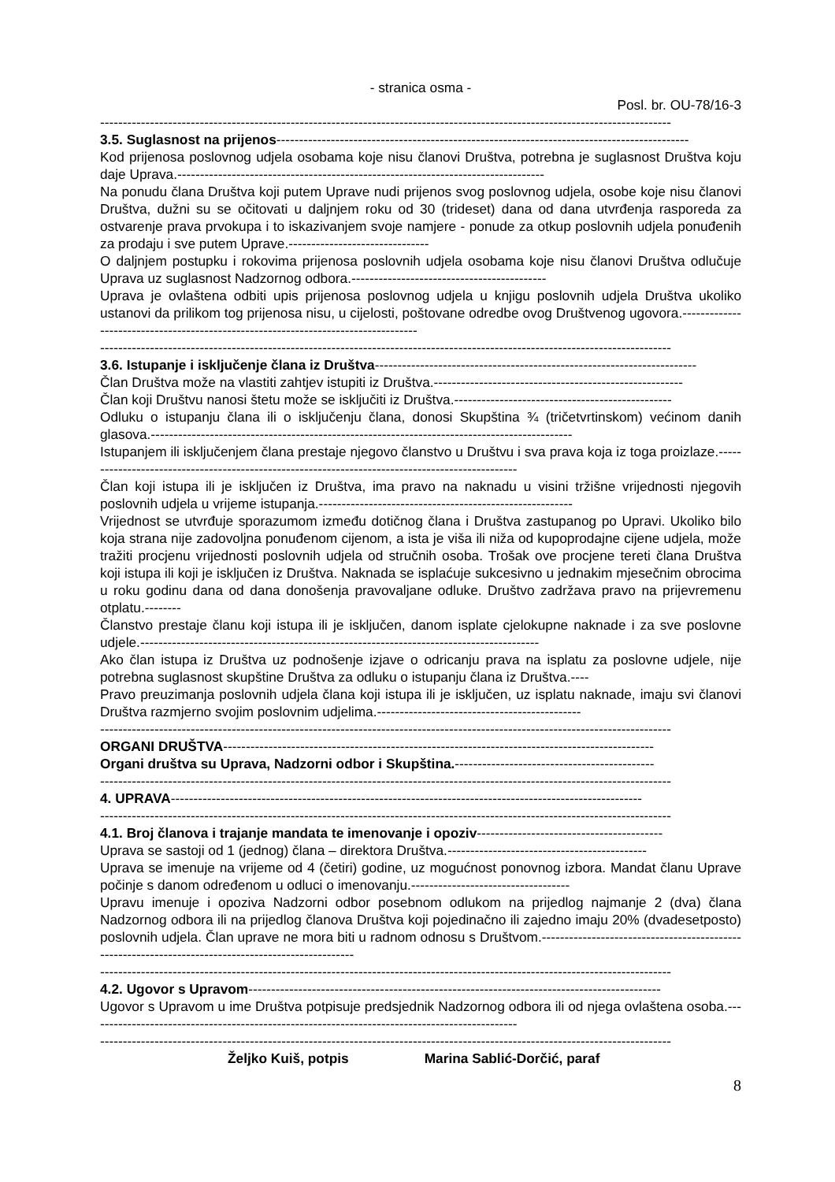- stranica osma -
Posl. br. OU-78/16-3
------------------------------------------------------------------------------------------------------------------------------
3.5. Suglasnost na prijenos-------------------------------------------------------------------------------------------
Kod prijenosa poslovnog udjela osobama koje nisu članovi Društva, potrebna je suglasnost Društva koju daje Uprava.---------------------------------------------------------------------------------
Na ponudu člana Društva koji putem Uprave nudi prijenos svog poslovnog udjela, osobe koje nisu članovi Društva, dužni su se očitovati u daljnjem roku od 30 (trideset) dana od dana utvrđenja rasporeda za ostvarenje prava prvokupa i to iskazivanjem svoje namjere - ponude za otkup poslovnih udjela ponuđenih za prodaju i sve putem Uprave.-------------------------------
O daljnjem postupku i rokovima prijenosa poslovnih udjela osobama koje nisu članovi Društva odlučuje Uprava uz suglasnost Nadzornog odbora.-------------------------------------------
Uprava je ovlaštena odbiti upis prijenosa poslovnog udjela u knjigu poslovnih udjela Društva ukoliko ustanovi da prilikom tog prijenosa nisu, u cijelosti, poštovane odredbe ovog Društvenog ugovora.-----------------------------------------------------------------------------------
------------------------------------------------------------------------------------------------------------------------------
3.6. Istupanje i isključenje člana iz Društva-----------------------------------------------------------------------
Član Društva može na vlastiti zahtjev istupiti iz Društva.-------------------------------------------------------
Član koji Društvu nanosi štetu može se isključiti iz Društva.------------------------------------------------
Odluku o istupanju člana ili o isključenju člana, donosi Skupština ¾ (tričetvrtinskom) većinom danih glasova.---------------------------------------------------------------------------------------------
Istupanjem ili isključenjem člana prestaje njegovo članstvo u Društvu i sva prava koja iz toga proizlaze.-------------------------------------------------------------------------------------------------
Član koji istupa ili je isključen iz Društva, ima pravo na naknadu u visini tržišne vrijednosti njegovih poslovnih udjela u vrijeme istupanja.--------------------------------------------------------
Vrijednost se utvrđuje sporazumom između dotičnog člana i Društva zastupanog po Upravi. Ukoliko bilo koja strana nije zadovoljna ponuđenom cijenom, a ista je viša ili niža od kupoprodajne cijene udjela, može tražiti procjenu vrijednosti poslovnih udjela od stručnih osoba. Trošak ove procjene tereti člana Društva koji istupa ili koji je isključen iz Društva. Naknada se isplaćuje sukcesivno u jednakim mjesečnim obrocima u roku godinu dana od dana donošenja pravovaljane odluke. Društvo zadržava pravo na prijevremenu otplatu.--------
Članstvo prestaje članu koji istupa ili je isključen, danom isplate cjelokupne naknade i za sve poslovne udjele.----------------------------------------------------------------------------------------
Ako član istupa iz Društva uz podnošenje izjave o odricanju prava na isplatu za poslovne udjele, nije potrebna suglasnost skupštine Društva za odluku o istupanju člana iz Društva.----
Pravo preuzimanja poslovnih udjela člana koji istupa ili je isključen, uz isplatu naknade, imaju svi članovi Društva razmjerno svojim poslovnim udjelima.---------------------------------------------
------------------------------------------------------------------------------------------------------------------------------
ORGANI DRUŠTVA-----------------------------------------------------------------------------------------------
Organi društva su Uprava, Nadzorni odbor i Skupština.--------------------------------------------
------------------------------------------------------------------------------------------------------------------------------
4. UPRAVA--------------------------------------------------------------------------------------------------------
------------------------------------------------------------------------------------------------------------------------------
4.1. Broj članova i trajanje mandata te imenovanje i opoziv-----------------------------------------
Uprava se sastoji od 1 (jednog) člana – direktora Društva.--------------------------------------------
Uprava se imenuje na vrijeme od 4 (četiri) godine, uz mogućnost ponovnog izbora. Mandat članu Uprave počinje s danom određenom u odluci o imenovanju.-----------------------------------
Upravu imenuje i opoziva Nadzorni odbor posebnom odlukom na prijedlog najmanje 2 (dva) člana Nadzornog odbora ili na prijedlog članova Društva koji pojedinačno ili zajedno imaju 20% (dvadesetposto) poslovnih udjela. Član uprave ne mora biti u radnom odnosu s Društvom.----------------------------------------------------------------------------------------------------
------------------------------------------------------------------------------------------------------------------------------
4.2. Ugovor s Upravom-------------------------------------------------------------------------------------------
Ugovor s Upravom u ime Društva potpisuje predsjednik Nadzornog odbora ili od njega ovlaštena osoba.-----------------------------------------------------------------------------------------------
------------------------------------------------------------------------------------------------------------------------------
Željko Kuiš, potpis Marina Sablić-Dorčić, paraf
8